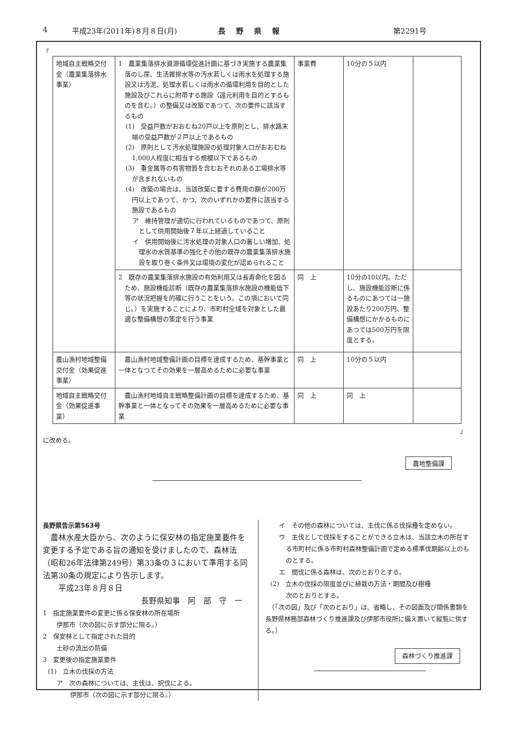4 平成23年(2011年)８月８日(月) 長野県報 第2291号
「
| 地域自主戦略交付金（農業集落排水事業） | 1 農業集落排水資源循環促進計画に基づき実施する農業集落のし尿、生活雑排水等の汚水若しくは雨水を処理する施設又は汚泥、処理水若しくは雨水の循環利用を目的とした施設及びこれらに附帯する施設（還元利用を目的とするものを含む。）の整備又は改築であつて、次の要件に該当するもの (1) 受益戸数がおおむね20戸以上を原則とし、排水路末端の受益戸数が２戸以上であるもの (2) 原則として汚水処理施設の処理対象人口がおおむね1,000人程度に相当する規模以下であるもの (3) 重金属等の有害物質を含むおそれのある工場排水等が含まれないもの (4) 改築の場合は、当該改築に要する費用の額が200万円以上であつて、かつ、次のいずれかの要件に該当する施設であるもの ア 維持管理が適切に行われているものであつて、原則として供用開始後７年以上経過していること イ 供用開始後に汚水処理の対象人口の著しい増加、処理水の水質基準の強化その他の既存の農業集落排水施設を取り巻く条件又は環境の変化が認められること | 事業費 | 10分の５以内 | |
| | 2 既存の農業集落排水施設の有効利用又は長寿命化を図るため、施設機能診断（既存の農業集落排水施設の機能低下等の状況把握を的確に行うことをいう。この項において同じ。）を実施することにより、市町村全域を対象とした最適な整備構想の策定を行う事業 | 同 上 | 10分の10以内。ただし、施設機能診断に係るものにあつては一施設あたり200万円、整備構想にかかるものにあつては500万円を限度とする。 | |
| 農山漁村地域整備交付金（効果促進事業） | 農山漁村地域整備計画の目標を達成するため、基幹事業と一体となつてその効果を一層高めるために必要な事業 | 同 上 | 10分の５以内 | |
| 地域自主戦略交付金（効果促進事業） | 農山漁村地域自主戦略整備計画の目標を達成するため、基幹事業と一体となってその効果を一層高めるために必要な事業 | 同 上 | 同 上 | |
」
に改める。
農地整備課
長野県告示第563号
　農林水産大臣から、次のように保安林の指定施業要件を変更する予定である旨の通知を受けましたので、森林法（昭和26年法律第249号）第33条の３において準用する同法第30条の規定により告示します。
　　平成23年８月８日
長野県知事　阿　部　守　一
1　指定施業要件の変更に係る保安林の所在場所
伊那市（次の図に示す部分に限る。）
2　保安林として指定された目的
土砂の流出の防備
3　変更後の指定施業要件
(1)　立木の伐採の方法
ア　次の森林については、主伐は、択伐による。
伊那市（次の図に示す部分に限る。）
イ　その他の森林については、主伐に係る伐採種を定めない。
ウ　主伐として伐採をすることができる立木は、当該立木の所在する市町村に係る市町村森林整備計画で定める標準伐期齢以上のものとする。
エ　間伐に係る森林は、次のとおりとする。
(2)　立木の伐採の限度並びに植栽の方法・期間及び樹種
次のとおりとする。
　（「次の図」及び「次のとおり」は、省略し、その図面及び関係書類を長野県林務部森林づくり推進課及び伊那市役所に備え置いて縦覧に供する。）
森林づくり推進課